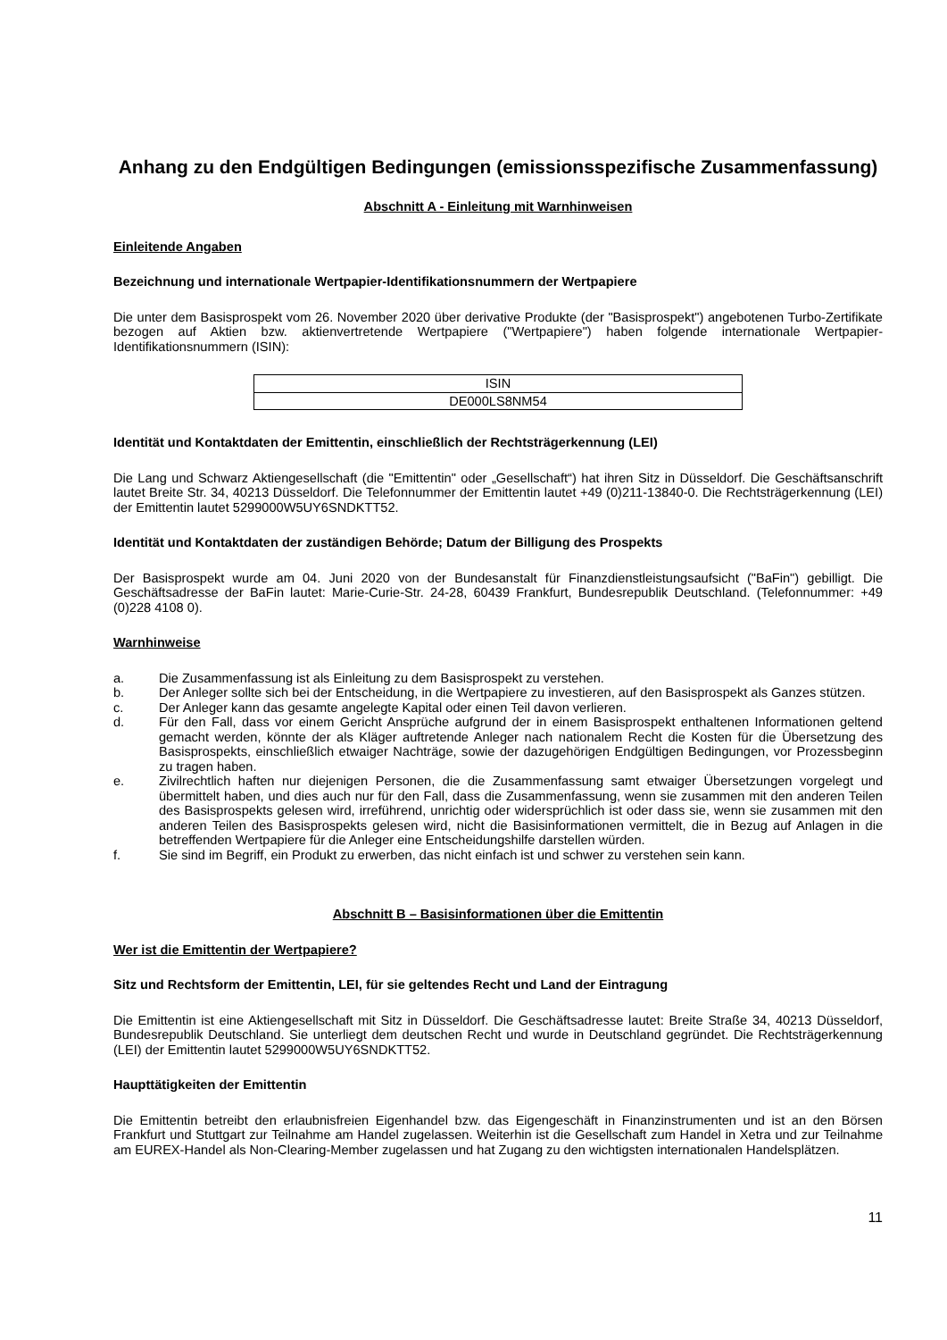Anhang zu den Endgültigen Bedingungen (emissionsspezifische Zusammenfassung)
Abschnitt A - Einleitung mit Warnhinweisen
Einleitende Angaben
Bezeichnung und internationale Wertpapier-Identifikationsnummern der Wertpapiere
Die unter dem Basisprospekt vom 26. November 2020 über derivative Produkte (der "Basisprospekt") angebotenen Turbo-Zertifikate bezogen auf Aktien bzw. aktienvertretende Wertpapiere ("Wertpapiere") haben folgende internationale Wertpapier-Identifikationsnummern (ISIN):
| ISIN |
| DE000LS8NM54 |
Identität und Kontaktdaten der Emittentin, einschließlich der Rechtsträgerkennung (LEI)
Die Lang und Schwarz Aktiengesellschaft (die "Emittentin" oder „Gesellschaft“) hat ihren Sitz in Düsseldorf. Die Geschäftsanschrift lautet Breite Str. 34, 40213 Düsseldorf. Die Telefonnummer der Emittentin lautet +49 (0)211-13840-0. Die Rechtsträgerkennung (LEI) der Emittentin lautet 5299000W5UY6SNDKTT52.
Identität und Kontaktdaten der zuständigen Behörde; Datum der Billigung des Prospekts
Der Basisprospekt wurde am 04. Juni 2020 von der Bundesanstalt für Finanzdienstleistungsaufsicht ("BaFin") gebilligt. Die Geschäftsadresse der BaFin lautet: Marie-Curie-Str. 24-28, 60439 Frankfurt, Bundesrepublik Deutschland. (Telefonnummer: +49 (0)228 4108 0).
Warnhinweise
a. Die Zusammenfassung ist als Einleitung zu dem Basisprospekt zu verstehen.
b. Der Anleger sollte sich bei der Entscheidung, in die Wertpapiere zu investieren, auf den Basisprospekt als Ganzes stützen.
c. Der Anleger kann das gesamte angelegte Kapital oder einen Teil davon verlieren.
d. Für den Fall, dass vor einem Gericht Ansprüche aufgrund der in einem Basisprospekt enthaltenen Informationen geltend gemacht werden, könnte der als Kläger auftretende Anleger nach nationalem Recht die Kosten für die Übersetzung des Basisprospekts, einschließlich etwaiger Nachträge, sowie der dazugehörigen Endgültigen Bedingungen, vor Prozessbeginn zu tragen haben.
e. Zivilrechtlich haften nur diejenigen Personen, die die Zusammenfassung samt etwaiger Übersetzungen vorgelegt und übermittelt haben, und dies auch nur für den Fall, dass die Zusammenfassung, wenn sie zusammen mit den anderen Teilen des Basisprospekts gelesen wird, irreführend, unrichtig oder widersprüchlich ist oder dass sie, wenn sie zusammen mit den anderen Teilen des Basisprospekts gelesen wird, nicht die Basisinformationen vermittelt, die in Bezug auf Anlagen in die betreffenden Wertpapiere für die Anleger eine Entscheidungshilfe darstellen würden.
f. Sie sind im Begriff, ein Produkt zu erwerben, das nicht einfach ist und schwer zu verstehen sein kann.
Abschnitt B – Basisinformationen über die Emittentin
Wer ist die Emittentin der Wertpapiere?
Sitz und Rechtsform der Emittentin, LEI, für sie geltendes Recht und Land der Eintragung
Die Emittentin ist eine Aktiengesellschaft mit Sitz in Düsseldorf. Die Geschäftsadresse lautet: Breite Straße 34, 40213 Düsseldorf, Bundesrepublik Deutschland. Sie unterliegt dem deutschen Recht und wurde in Deutschland gegründet. Die Rechtsträgerkennung (LEI) der Emittentin lautet 5299000W5UY6SNDKTT52.
Haupttätigkeiten der Emittentin
Die Emittentin betreibt den erlaubnisfreien Eigenhandel bzw. das Eigengeschäft in Finanzinstrumenten und ist an den Börsen Frankfurt und Stuttgart zur Teilnahme am Handel zugelassen. Weiterhin ist die Gesellschaft zum Handel in Xetra und zur Teilnahme am EUREX-Handel als Non-Clearing-Member zugelassen und hat Zugang zu den wichtigsten internationalen Handelsplätzen.
11